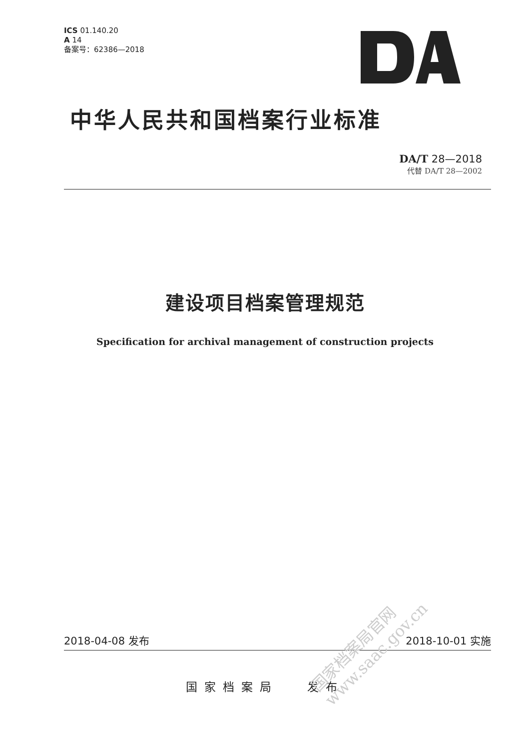ICS 01.140.20
A 14
备案号：62386—2018
中华人民共和国档案行业标准
DA/T 28—2018
代替 DA/T 28—2002
建设项目档案管理规范
Specification for archival management of construction projects
2018-04-08 发布 2018-10-01 实施
国家档案局　 发布
国家档案局官网
www.saac.gov.cn